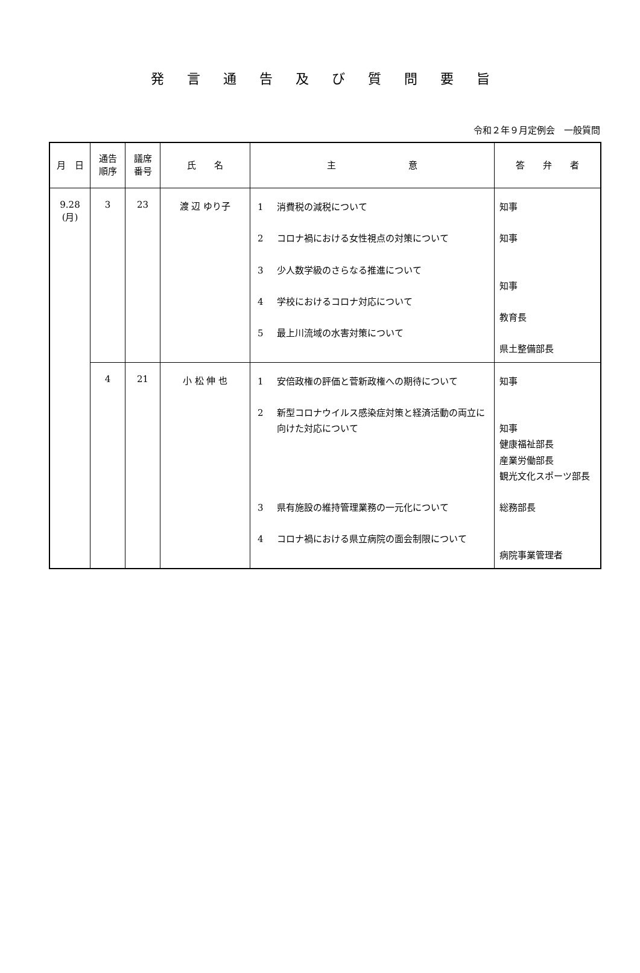発言通告及び質問要旨
令和２年９月定例会　一般質問
| 月 日 | 通告 順序 | 議席 番号 | 氏 名 | 主 意 | 答 弁 者 |
| --- | --- | --- | --- | --- | --- |
| 9.28 (月) | 3 | 23 | 渡 辺 ゆり子 | 1 消費税の減税について 2 コロナ禍における女性視点の対策について 3 少人数学級のさらなる推進について 4 学校におけるコロナ対応について 5 最上川流域の水害対策について | 知事 知事 知事 教育長 県土整備部長 |
| | 4 | 21 | 小 松 伸 也 | 1 安倍政権の評価と菅新政権への期待について 2 新型コロナウイルス感染症対策と経済活動の両立に向けた対応について 3 県有施設の維持管理業務の一元化について 4 コロナ禍における県立病院の面会制限について | 知事 知事 健康福祉部長 産業労働部長 観光文化スポーツ部長 総務部長 病院事業管理者 |